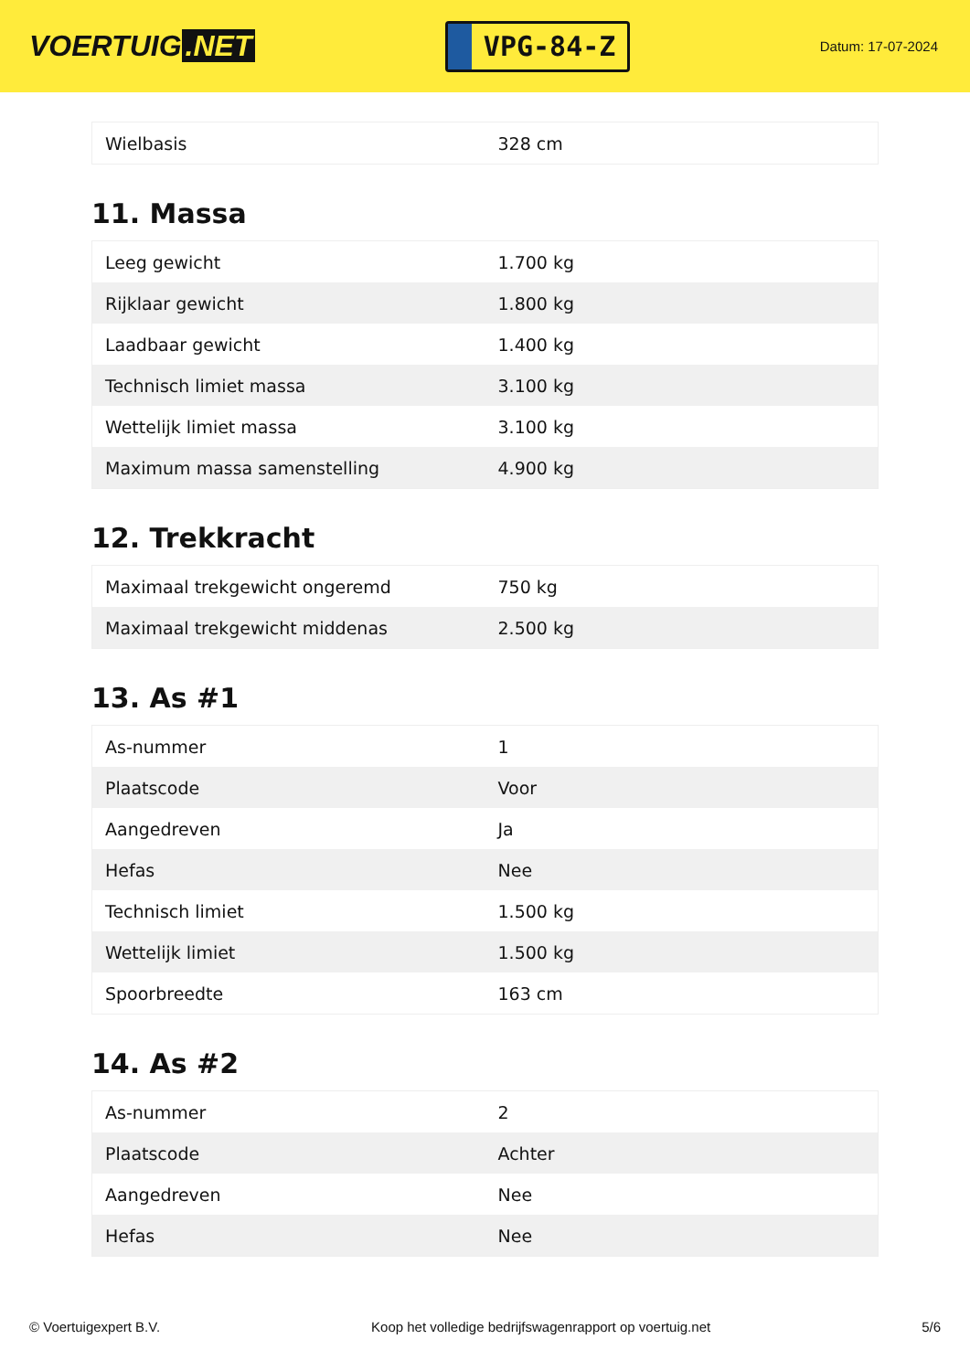VOERTUIG.NET
VPG-84-Z
Datum: 17-07-2024
| Wielbasis | 328 cm |
11. Massa
| Leeg gewicht | 1.700 kg |
| Rijklaar gewicht | 1.800 kg |
| Laadbaar gewicht | 1.400 kg |
| Technisch limiet massa | 3.100 kg |
| Wettelijk limiet massa | 3.100 kg |
| Maximum massa samenstelling | 4.900 kg |
12. Trekkracht
| Maximaal trekgewicht ongeremd | 750 kg |
| Maximaal trekgewicht middenas | 2.500 kg |
13. As #1
| As-nummer | 1 |
| Plaatscode | Voor |
| Aangedreven | Ja |
| Hefas | Nee |
| Technisch limiet | 1.500 kg |
| Wettelijk limiet | 1.500 kg |
| Spoorbreedte | 163 cm |
14. As #2
| As-nummer | 2 |
| Plaatscode | Achter |
| Aangedreven | Nee |
| Hefas | Nee |
© Voertuigexpert B.V. Koop het volledige bedrijfswagenrapport op voertuig.net 5/6